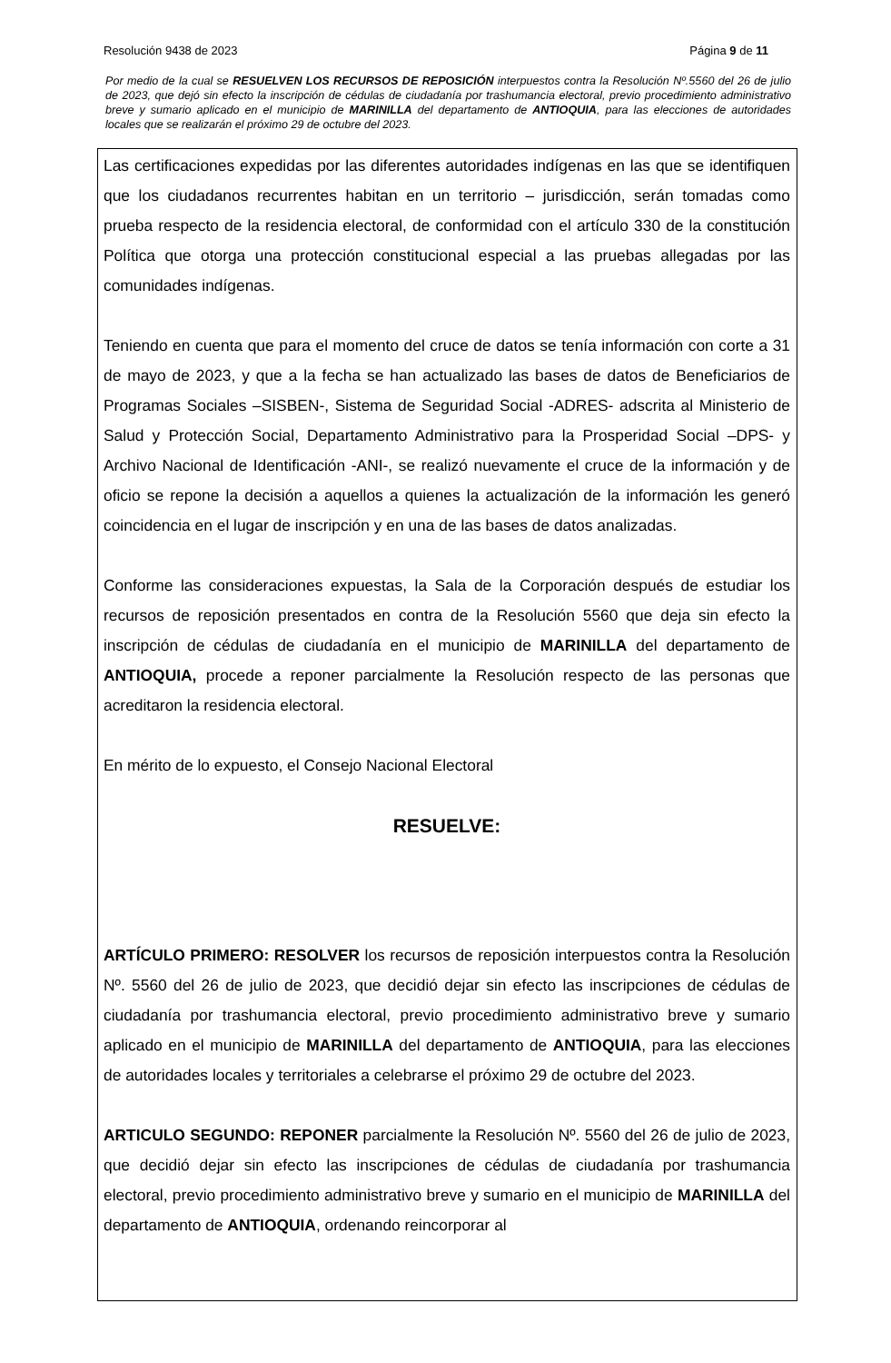Resolución 9438 de 2023 Página 9 de 11
Por medio de la cual se RESUELVEN LOS RECURSOS DE REPOSICIÓN interpuestos contra la Resolución Nº.5560 del 26 de julio de 2023, que dejó sin efecto la inscripción de cédulas de ciudadanía por trashumancia electoral, previo procedimiento administrativo breve y sumario aplicado en el municipio de MARINILLA del departamento de ANTIOQUIA, para las elecciones de autoridades locales que se realizarán el próximo 29 de octubre del 2023.
Las certificaciones expedidas por las diferentes autoridades indígenas en las que se identifiquen que los ciudadanos recurrentes habitan en un territorio – jurisdicción, serán tomadas como prueba respecto de la residencia electoral, de conformidad con el artículo 330 de la constitución Política que otorga una protección constitucional especial a las pruebas allegadas por las comunidades indígenas.
Teniendo en cuenta que para el momento del cruce de datos se tenía información con corte a 31 de mayo de 2023, y que a la fecha se han actualizado las bases de datos de Beneficiarios de Programas Sociales –SISBEN-, Sistema de Seguridad Social -ADRES- adscrita al Ministerio de Salud y Protección Social, Departamento Administrativo para la Prosperidad Social –DPS- y Archivo Nacional de Identificación -ANI-, se realizó nuevamente el cruce de la información y de oficio se repone la decisión a aquellos a quienes la actualización de la información les generó coincidencia en el lugar de inscripción y en una de las bases de datos analizadas.
Conforme las consideraciones expuestas, la Sala de la Corporación después de estudiar los recursos de reposición presentados en contra de la Resolución 5560 que deja sin efecto la inscripción de cédulas de ciudadanía en el municipio de MARINILLA del departamento de ANTIOQUIA, procede a reponer parcialmente la Resolución respecto de las personas que acreditaron la residencia electoral.
En mérito de lo expuesto, el Consejo Nacional Electoral
RESUELVE:
ARTÍCULO PRIMERO: RESOLVER los recursos de reposición interpuestos contra la Resolución Nº. 5560 del 26 de julio de 2023, que decidió dejar sin efecto las inscripciones de cédulas de ciudadanía por trashumancia electoral, previo procedimiento administrativo breve y sumario aplicado en el municipio de MARINILLA del departamento de ANTIOQUIA, para las elecciones de autoridades locales y territoriales a celebrarse el próximo 29 de octubre del 2023.
ARTICULO SEGUNDO: REPONER parcialmente la Resolución Nº. 5560 del 26 de julio de 2023, que decidió dejar sin efecto las inscripciones de cédulas de ciudadanía por trashumancia electoral, previo procedimiento administrativo breve y sumario en el municipio de MARINILLA del departamento de ANTIOQUIA, ordenando reincorporar al